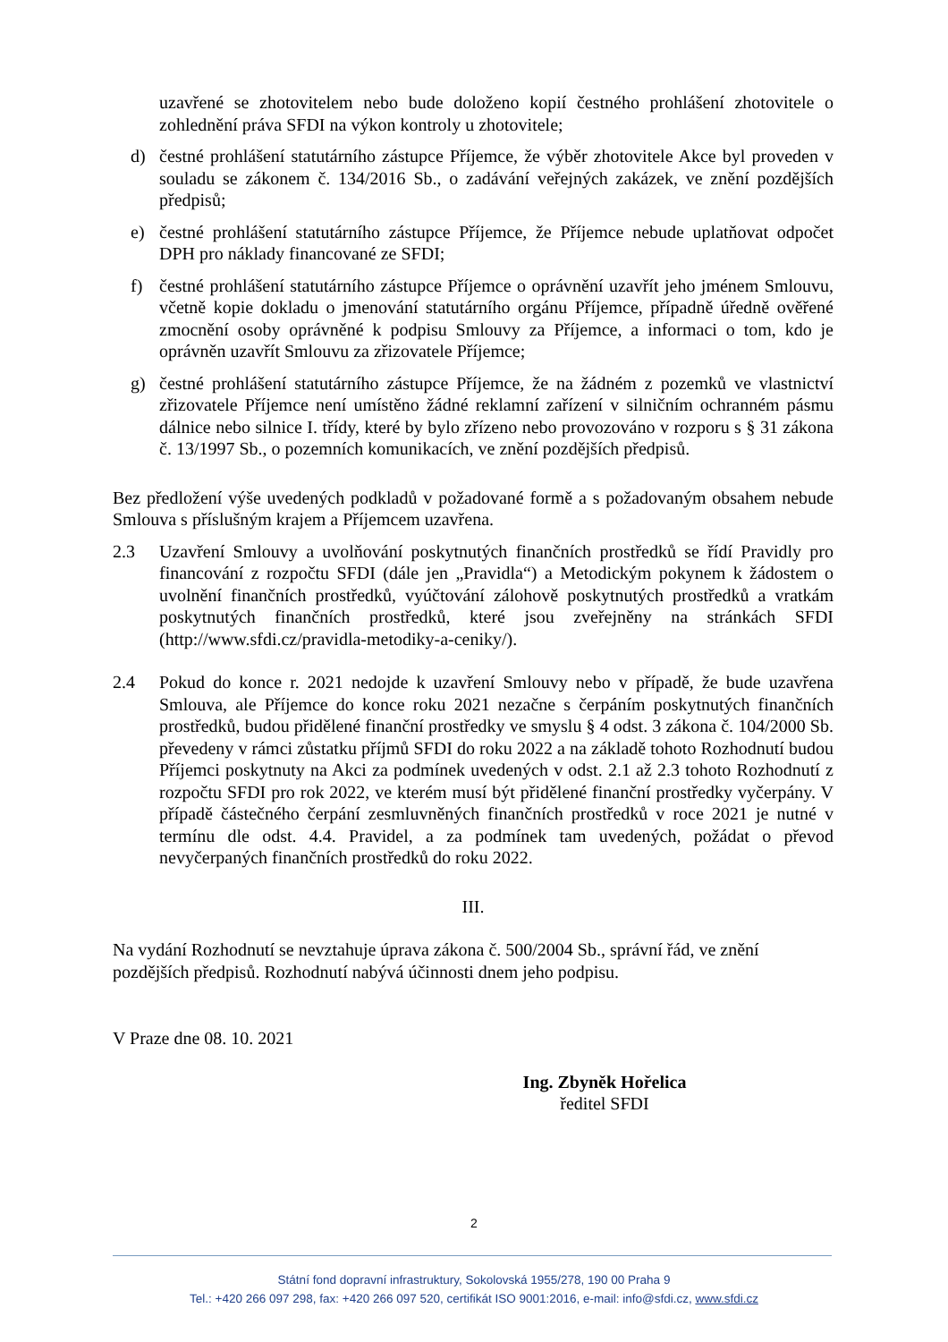uzavřené se zhotovitelem nebo bude doloženo kopií čestného prohlášení zhotovitele o zohlednění práva SFDI na výkon kontroly u zhotovitele;
d) čestné prohlášení statutárního zástupce Příjemce, že výběr zhotovitele Akce byl proveden v souladu se zákonem č. 134/2016 Sb., o zadávání veřejných zakázek, ve znění pozdějších předpisů;
e) čestné prohlášení statutárního zástupce Příjemce, že Příjemce nebude uplatňovat odpočet DPH pro náklady financované ze SFDI;
f) čestné prohlášení statutárního zástupce Příjemce o oprávnění uzavřít jeho jménem Smlouvu, včetně kopie dokladu o jmenování statutárního orgánu Příjemce, případně úředně ověřené zmocnění osoby oprávněné k podpisu Smlouvy za Příjemce, a informaci o tom, kdo je oprávněn uzavřít Smlouvu za zřizovatele Příjemce;
g) čestné prohlášení statutárního zástupce Příjemce, že na žádném z pozemků ve vlastnictví zřizovatele Příjemce není umístěno žádné reklamní zařízení v silničním ochranném pásmu dálnice nebo silnice I. třídy, které by bylo zřízeno nebo provozováno v rozporu s § 31 zákona č. 13/1997 Sb., o pozemních komunikacích, ve znění pozdějších předpisů.
Bez předložení výše uvedených podkladů v požadované formě a s požadovaným obsahem nebude Smlouva s příslušným krajem a Příjemcem uzavřena.
2.3 Uzavření Smlouvy a uvolňování poskytnutých finančních prostředků se řídí Pravidly pro financování z rozpočtu SFDI (dále jen „Pravidla“) a Metodickým pokynem k žádostem o uvolnění finančních prostředků, vyúčtování zálohově poskytnutých prostředků a vratkám poskytnutých finančních prostředků, které jsou zveřejněny na stránkách SFDI (http://www.sfdi.cz/pravidla-metodiky-a-ceniky/).
2.4 Pokud do konce r. 2021 nedojde k uzavření Smlouvy nebo v případě, že bude uzavřena Smlouva, ale Příjemce do konce roku 2021 nezačne s čerpáním poskytnutých finančních prostředků, budou přidělené finanční prostředky ve smyslu § 4 odst. 3 zákona č. 104/2000 Sb. převedeny v rámci zůstatku příjmů SFDI do roku 2022 a na základě tohoto Rozhodnutí budou Příjemci poskytnuty na Akci za podmínek uvedených v odst. 2.1 až 2.3 tohoto Rozhodnutí z rozpočtu SFDI pro rok 2022, ve kterém musí být přidělené finanční prostředky vyčerpány. V případě částečného čerpání zesmluvněných finančních prostředků v roce 2021 je nutné v termínu dle odst. 4.4. Pravidel, a za podmínek tam uvedených, požádat o převod nevyčerpaných finančních prostředků do roku 2022.
III.
Na vydání Rozhodnutí se nevztahuje úprava zákona č. 500/2004 Sb., správní řád, ve znění pozdějších předpisů. Rozhodnutí nabývá účinnosti dnem jeho podpisu.
V Praze dne 08. 10. 2021
Ing. Zbyněk Hořelica
ředitel SFDI
2
Státní fond dopravní infrastruktury, Sokolovská 1955/278, 190 00 Praha 9
Tel.: +420 266 097 298, fax: +420 266 097 520, certifikát ISO 9001:2016, e-mail: info@sfdi.cz, www.sfdi.cz